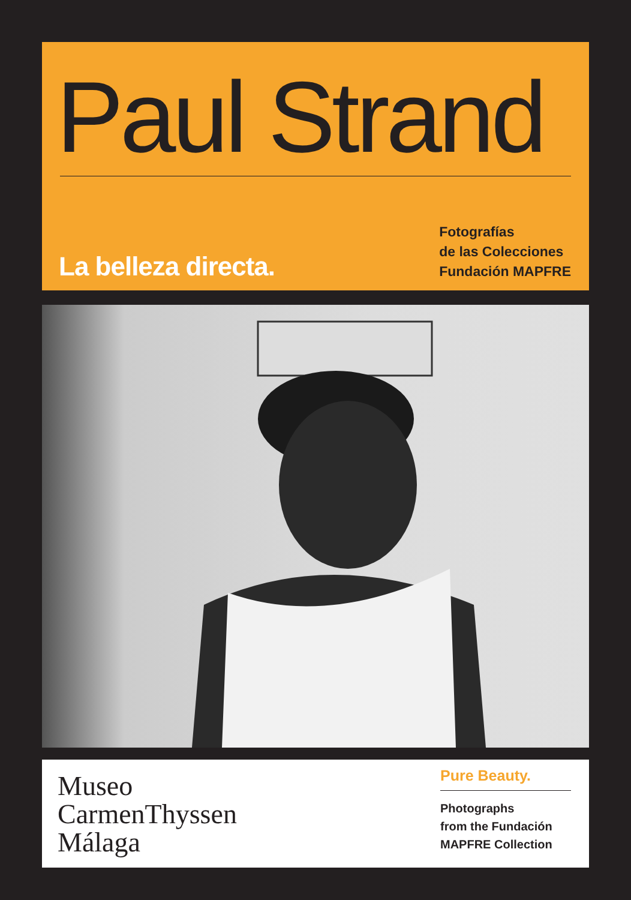Paul Strand
La belleza directa.
Fotografías
de las Colecciones
Fundación MAPFRE
Museo
CarmenThyssen
Málaga
Pure Beauty.
Photographs
from the Fundación
MAPFRE Collection